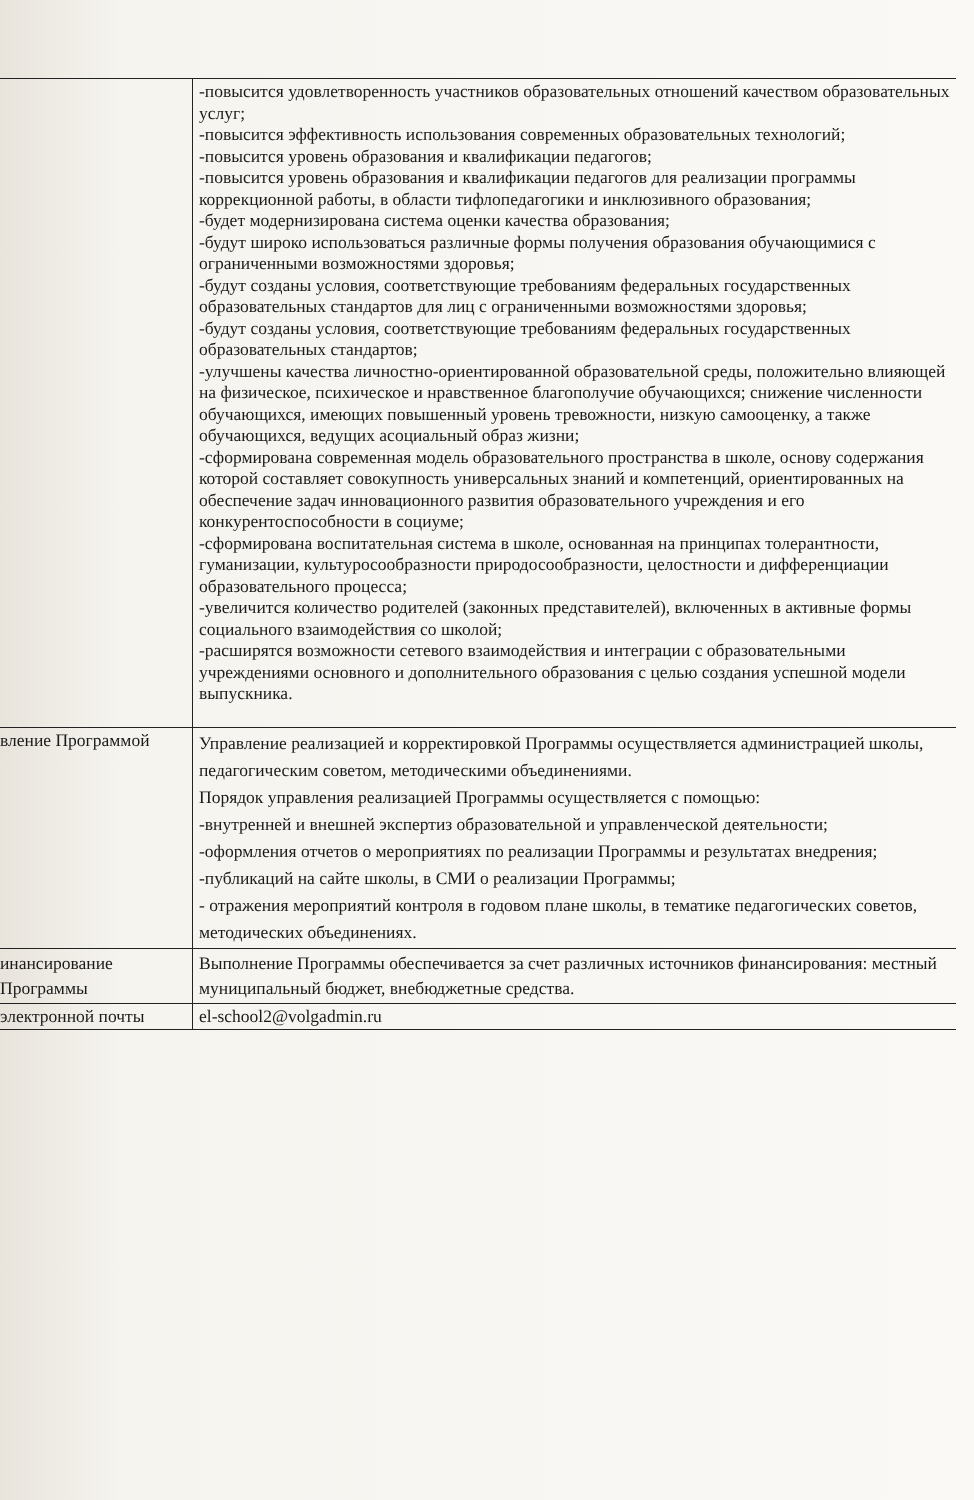| | -повысится удовлетворенность участников образовательных отношений качеством образовательных услуг; -повысится эффективность использования современных образовательных технологий; -повысится уровень образования и квалификации педагогов; -повысится уровень образования и квалификации педагогов для реализации программы коррекционной работы, в области тифлопедагогики и инклюзивного образования; -будет модернизирована система оценки качества образования; -будут широко использоваться различные формы получения образования обучающимися с ограниченными возможностями здоровья; -будут созданы условия, соответствующие требованиям федеральных государственных образовательных стандартов для лиц с ограниченными возможностями здоровья; -будут созданы условия, соответствующие требованиям федеральных государственных образовательных стандартов; -улучшены качества личностно-ориентированной образовательной среды, положительно влияющей на физическое, психическое и нравственное благополучие обучающихся; снижение численности обучающихся, имеющих повышенный уровень тревожности, низкую самооценку, а также обучающихся, ведущих асоциальный образ жизни; -сформирована современная модель образовательного пространства в школе, основу содержания которой составляет совокупность универсальных знаний и компетенций, ориентированных на обеспечение задач инновационного развития образовательного учреждения и его конкурентоспособности в социуме; -сформирована воспитательная система в школе, основанная на принципах толерантности, гуманизации, культуросообразности природосообразности, целостности и дифференциации образовательного процесса; -увеличится количество родителей (законных представителей), включенных в активные формы социального взаимодействия со школой; -расширятся возможности сетевого взаимодействия и интеграции с образовательными учреждениями основного и дополнительного образования с целью создания успешной модели выпускника. |
| вление Программой | Управление реализацией и корректировкой Программы осуществляется администрацией школы, педагогическим советом, методическими объединениями. Порядок управления реализацией Программы осуществляется с помощью: -внутренней и внешней экспертиз образовательной и управленческой деятельности; -оформления отчетов о мероприятиях по реализации Программы и результатах внедрения; -публикаций на сайте школы, в СМИ о реализации Программы; - отражения мероприятий контроля в годовом плане школы, в тематике педагогических советов, методических объединениях. |
| инансирование Программы | Выполнение Программы обеспечивается за счет различных источников финансирования: местный муниципальный бюджет, внебюджетные средства. |
| электронной почты | el-school2@volgadmin.ru |